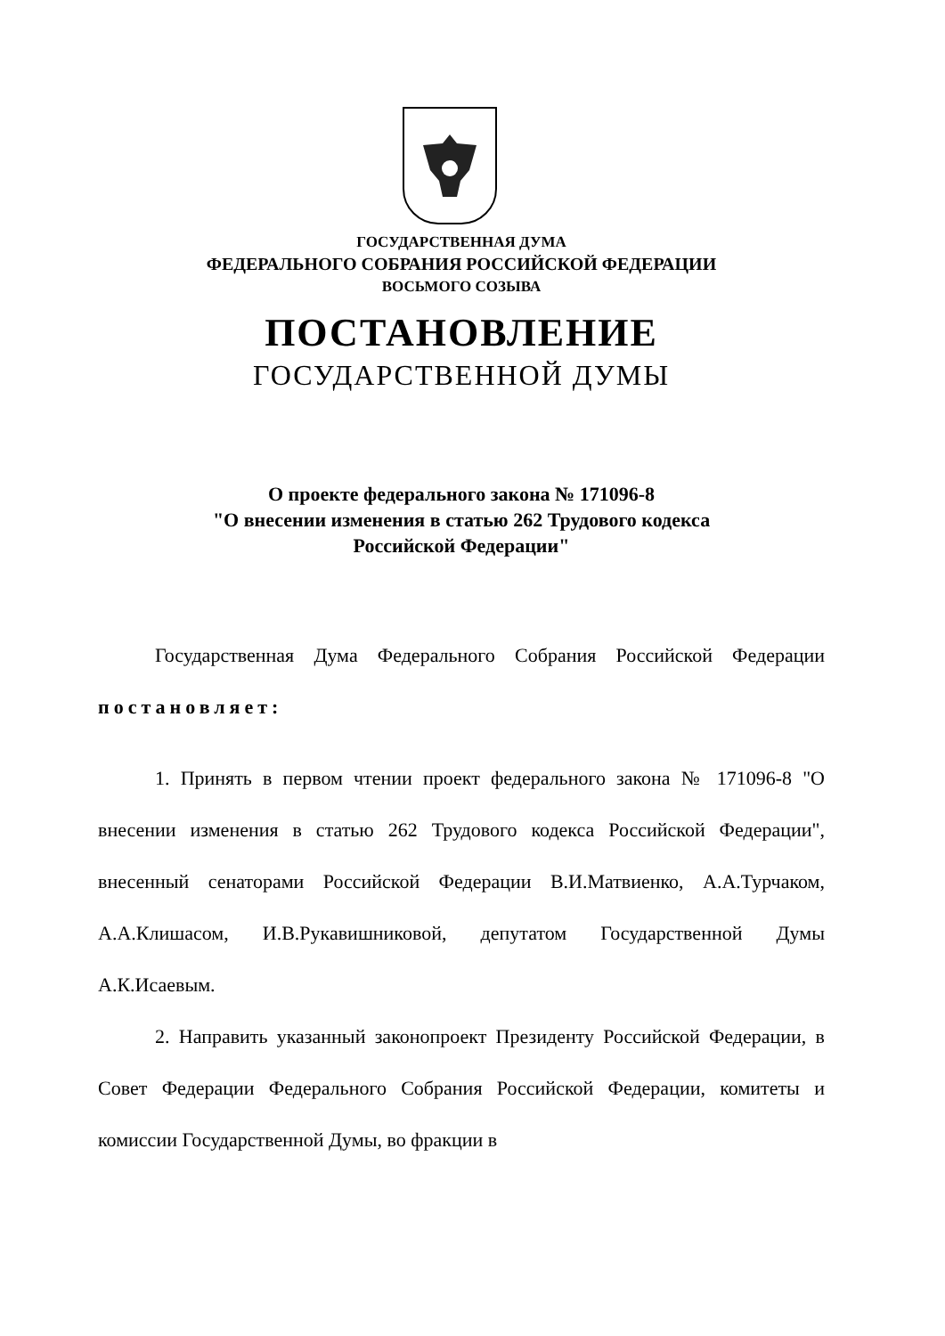ГОСУДАРСТВЕННАЯ ДУМА
ФЕДЕРАЛЬНОГО СОБРАНИЯ РОССИЙСКОЙ ФЕДЕРАЦИИ
ВОСЬМОГО СОЗЫВА
ПОСТАНОВЛЕНИЕ
ГОСУДАРСТВЕННОЙ ДУМЫ
О проекте федерального закона № 171096-8
"О внесении изменения в статью 262 Трудового кодекса
Российской Федерации"
Государственная Дума Федерального Собрания Российской Федерации постановляет:
1. Принять в первом чтении проект федерального закона № 171096-8 "О внесении изменения в статью 262 Трудового кодекса Российской Федерации", внесенный сенаторами Российской Федерации В.И.Матвиенко, А.А.Турчаком, А.А.Клишасом, И.В.Рукавишниковой, депутатом Государственной Думы А.К.Исаевым.
2. Направить указанный законопроект Президенту Российской Федерации, в Совет Федерации Федерального Собрания Российской Федерации, комитеты и комиссии Государственной Думы, во фракции в